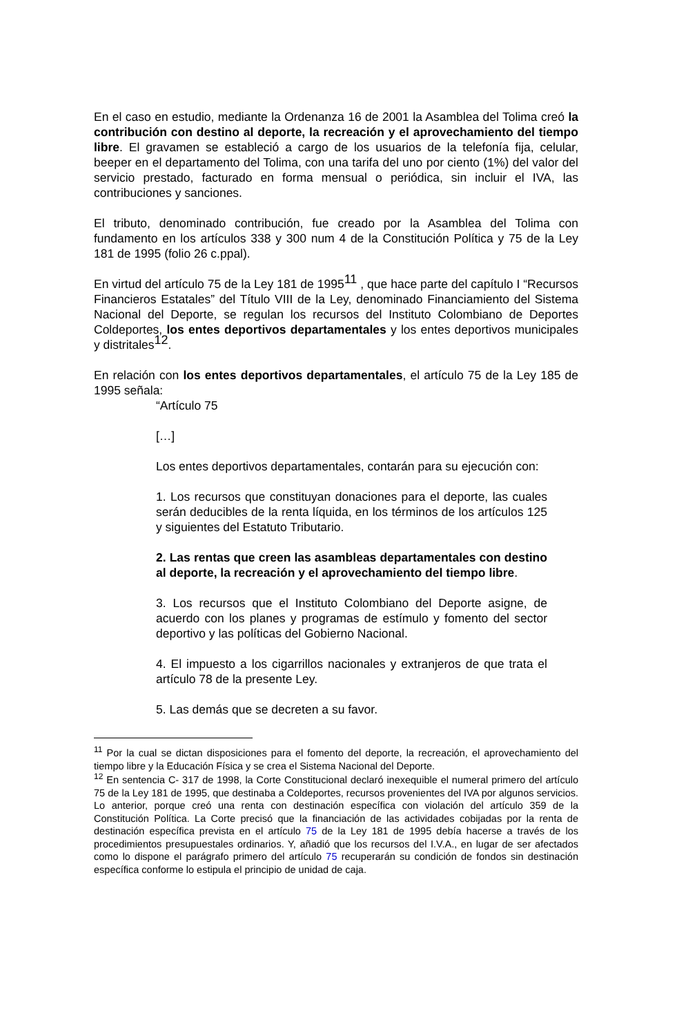En el caso en estudio, mediante la Ordenanza 16 de 2001 la Asamblea del Tolima creó la contribución con destino al deporte, la recreación y el aprovechamiento del tiempo libre. El gravamen se estableció a cargo de los usuarios de la telefonía fija, celular, beeper en el departamento del Tolima, con una tarifa del uno por ciento (1%) del valor del servicio prestado, facturado en forma mensual o periódica, sin incluir el IVA, las contribuciones y sanciones.
El tributo, denominado contribución, fue creado por la Asamblea del Tolima con fundamento en los artículos 338 y 300 num 4 de la Constitución Política y 75 de la Ley 181 de 1995 (folio 26 c.ppal).
En virtud del artículo 75 de la Ley 181 de 1995<sup>11</sup> , que hace parte del capítulo I “Recursos Financieros Estatales” del Título VIII de la Ley, denominado Financiamiento del Sistema Nacional del Deporte, se regulan los recursos del Instituto Colombiano de Deportes Coldeportes, los entes deportivos departamentales y los entes deportivos municipales y distritales<sup>12</sup>.
En relación con los entes deportivos departamentales, el artículo 75 de la Ley 185 de 1995 señala:
“Artículo 75
[…]
Los entes deportivos departamentales, contarán para su ejecución con:
1. Los recursos que constituyan donaciones para el deporte, las cuales serán deducibles de la renta líquida, en los términos de los artículos 125 y siguientes del Estatuto Tributario.
2. Las rentas que creen las asambleas departamentales con destino al deporte, la recreación y el aprovechamiento del tiempo libre.
3. Los recursos que el Instituto Colombiano del Deporte asigne, de acuerdo con los planes y programas de estímulo y fomento del sector deportivo y las políticas del Gobierno Nacional.
4. El impuesto a los cigarrillos nacionales y extranjeros de que trata el artículo 78 de la presente Ley.
5. Las demás que se decreten a su favor.
<sup>11</sup> Por la cual se dictan disposiciones para el fomento del deporte, la recreación, el aprovechamiento del tiempo libre y la Educación Física y se crea el Sistema Nacional del Deporte.
<sup>12</sup> En sentencia C- 317 de 1998, la Corte Constitucional declaró inexequible el numeral primero del artículo 75 de la Ley 181 de 1995, que destinaba a Coldeportes, recursos provenientes del IVA por algunos servicios. Lo anterior, porque creó una renta con destinación específica con violación del artículo 359 de la Constitución Política. La Corte precisó que la financiación de las actividades cobijadas por la renta de destinación específica prevista en el artículo 75 de la Ley 181 de 1995 debía hacerse a través de los procedimientos presupuestales ordinarios. Y, añadió que los recursos del I.V.A., en lugar de ser afectados como lo dispone el parágrafo primero del artículo 75 recuperarán su condición de fondos sin destinación específica conforme lo estipula el principio de unidad de caja.